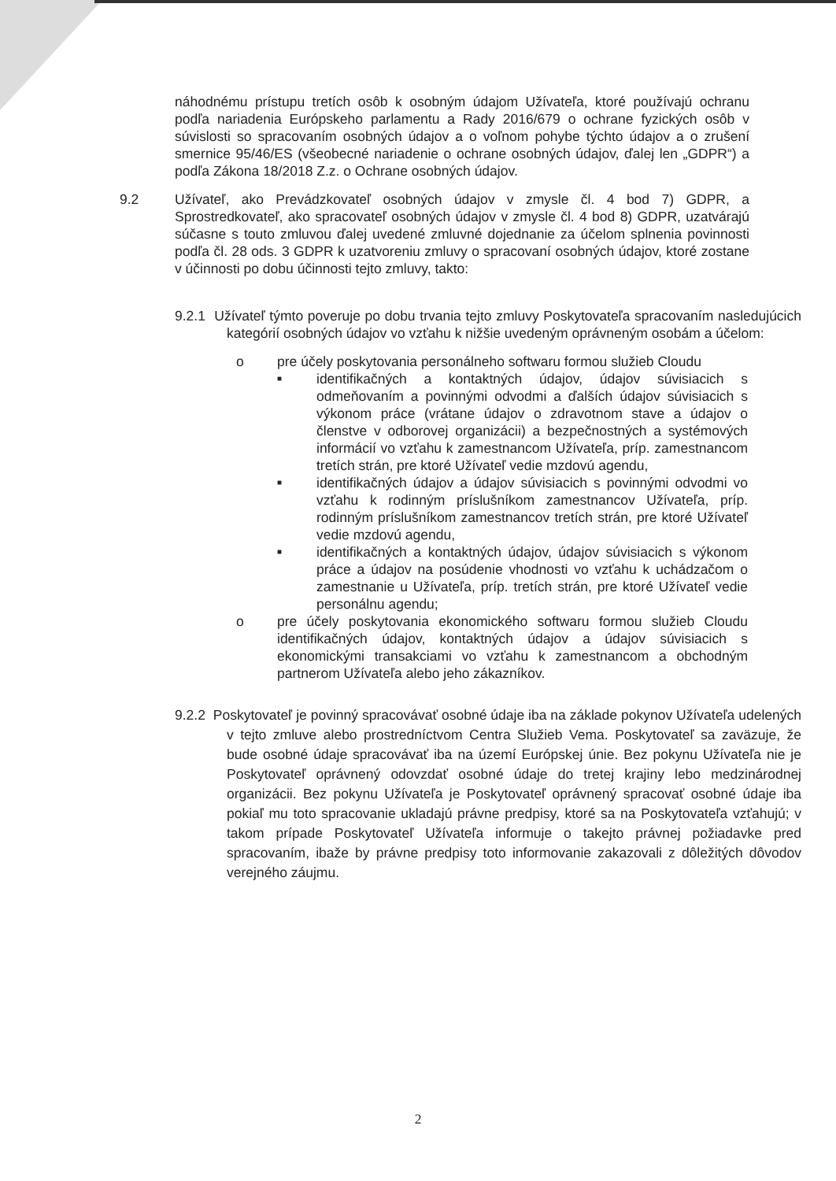náhodnému prístupu tretích osôb k osobným údajom Užívateľa, ktoré používajú ochranu podľa nariadenia Európskeho parlamentu a Rady 2016/679 o ochrane fyzických osôb v súvislosti so spracovaním osobných údajov a o voľnom pohybe týchto údajov a o zrušení smernice 95/46/ES (všeobecné nariadenie o ochrane osobných údajov, ďalej len „GDPR“) a podľa Zákona 18/2018 Z.z. o Ochrane osobných údajov.
9.2 Užívateľ, ako Prevádzkovateľ osobných údajov v zmysle čl. 4 bod 7) GDPR, a Sprostredkovateľ, ako spracovateľ osobných údajov v zmysle čl. 4 bod 8) GDPR, uzatvárajú súčasne s touto zmluvou ďalej uvedené zmluvné dojednanie za účelom splnenia povinnosti podľa čl. 28 ods. 3 GDPR k uzatvoreniu zmluvy o spracovaní osobných údajov, ktoré zostane v účinnosti po dobu účinnosti tejto zmluvy, takto:
9.2.1 Užívateľ týmto poveruje po dobu trvania tejto zmluvy Poskytovateľa spracovaním nasledujúcich kategórií osobných údajov vo vzťahu k nižšie uvedeným oprávneným osobám a účelom:
o pre účely poskytovania personálneho softwaru formou služieb Cloudu
■
identifikačných a kontaktných údajov, údajov súvisiacich s odmeňovaním a povinnými odvodmi a ďalších údajov súvisiacich s výkonom práce (vrátane údajov o zdravotnom stave a údajov o členstve v odborovej organizácii) a bezpečnostných a systémových informácií vo vzťahu k zamestnancom Užívateľa, príp. zamestnancom tretích strán, pre ktoré Užívateľ vedie mzdovú agendu,
■
identifikačných údajov a údajov súvisiacich s povinnými odvodmi vo vzťahu k rodinným príslušníkom zamestnancov Užívateľa, príp. rodinným príslušníkom zamestnancov tretích strán, pre ktoré Užívateľ vedie mzdovú agendu,
■
identifikačných a kontaktných údajov, údajov súvisiacich s výkonom práce a údajov na posúdenie vhodnosti vo vzťahu k uchádzačom o zamestnanie u Užívateľa, príp. tretích strán, pre ktoré Užívateľ vedie personálnu agendu;
o pre účely poskytovania ekonomického softwaru formou služieb Cloudu identifikačných údajov, kontaktných údajov a údajov súvisiacich s ekonomickými transakciami vo vzťahu k zamestnancom a obchodným partnerom Užívateľa alebo jeho zákazníkov.
9.2.2 Poskytovateľ je povinný spracovávať osobné údaje iba na základe pokynov Užívateľa udelených v tejto zmluve alebo prostredníctvom Centra Služieb Vema. Poskytovateľ sa zaväzuje, že bude osobné údaje spracovávať iba na území Európskej únie. Bez pokynu Užívateľa nie je Poskytovateľ oprávnený odovzdať osobné údaje do tretej krajiny lebo medzinárodnej organizácii. Bez pokynu Užívateľa je Poskytovateľ oprávnený spracovať osobné údaje iba pokiaľ mu toto spracovanie ukladajú právne predpisy, ktoré sa na Poskytovateľa vzťahujú; v takom prípade Poskytovateľ Užívateľa informuje o takejto právnej požiadavke pred spracovaním, ibaže by právne predpisy toto informovanie zakazovali z dôležitých dôvodov verejného záujmu.
2